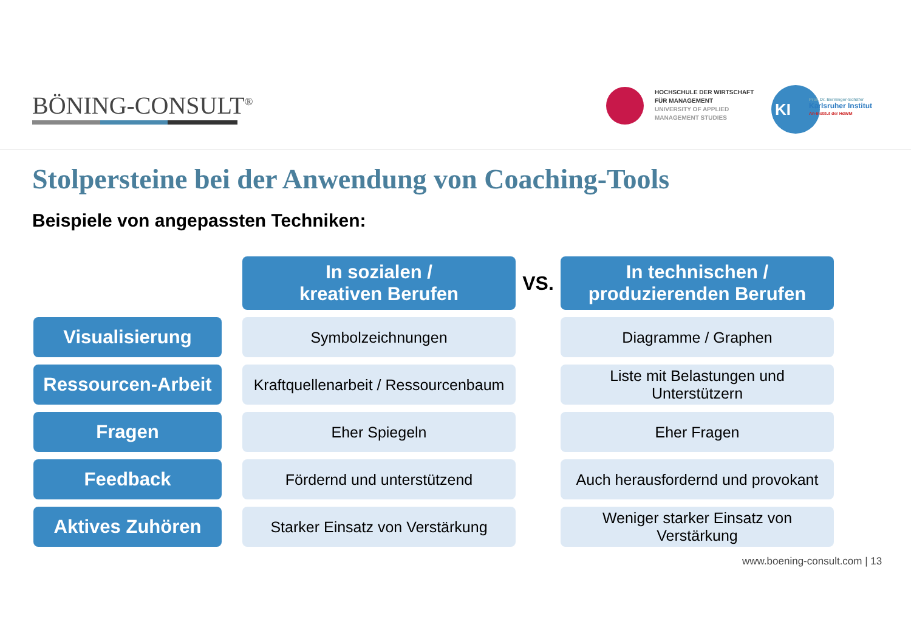BÖNING-CONSULT<sup>®</sup>
HOCHSCHULE DER WIRTSCHAFT
FÜR MANAGEMENT
UNIVERSITY OF APPLIED
MANAGEMENT STUDIES
KI
Prof. Dr. Berninger-Schäfer
Karlsruher Institut
An-Institut der HdWM
Stolpersteine bei der Anwendung von Coaching-Tools
Beispiele von angepassten Techniken:
| | | In sozialen / kreativen Berufen | VS. | In technischen / produzierenden Berufen |
| Visualisierung | | Symbolzeichnungen | | Diagramme / Graphen |
| Ressourcen-Arbeit | | Kraftquellenarbeit / Ressourcenbaum | | Liste mit Belastungen und Unterstützern |
| Fragen | | Eher Spiegeln | | Eher Fragen |
| Feedback | | Fördernd und unterstützend | | Auch herausfordernd und provokant |
| Aktives Zuhören | | Starker Einsatz von Verstärkung | | Weniger starker Einsatz von Verstärkung |
www.boening-consult.com | 13